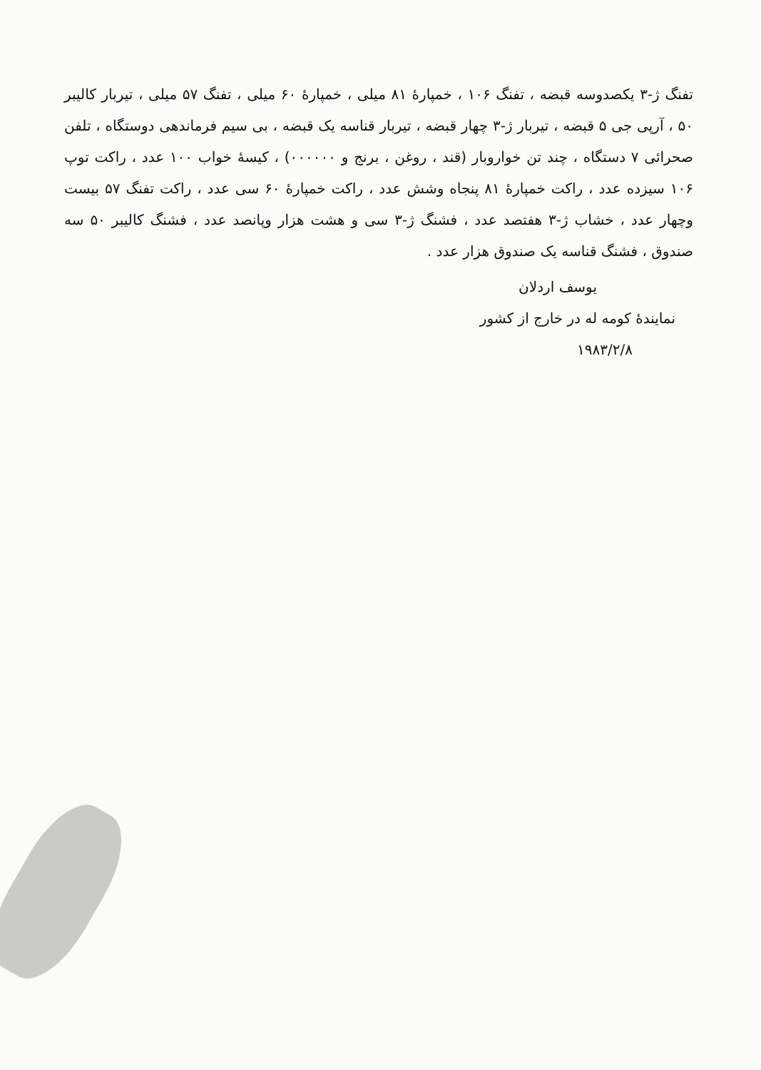تفنگ ژ-۳ یکصدوسه قبضه ، تفنگ ۱۰۶ ، خمپارهٔ ۸۱ میلی ، خمپارهٔ ۶۰ میلی ، تفنگ ۵۷ میلی ، تیربار کالیبر ۵۰ ، آرپی جی ۵ قبضه ، تیربار ژ-۳ چهار قبضه ، تیربار قناسه یک قبضه ، بی سیم فرماندهی دوستگاه ، تلفن صحرائی ۷ دستگاه ، چند تن خواروبار (قند ، روغن ، برنج و ۰۰۰۰۰۰) ، کیسهٔ خواب ۱۰۰ عدد ، راکت توپ ۱۰۶ سیزده عدد ، راکت خمپارهٔ ۸۱ پنجاه وشش عدد ، راکت خمپارهٔ ۶۰ سی عدد ، راکت تفنگ ۵۷ بیست وچهار عدد ، خشاب ژ-۳ هفتصد عدد ، فشنگ ژ-۳ سی و هشت هزار وپانصد عدد ، فشنگ کالیبر ۵۰ سه صندوق ، فشنگ قناسه یک صندوق هزار عدد .
یوسف اردلان
نمایندهٔ کومه له در خارج از کشور
۱۹۸۳/۲/۸